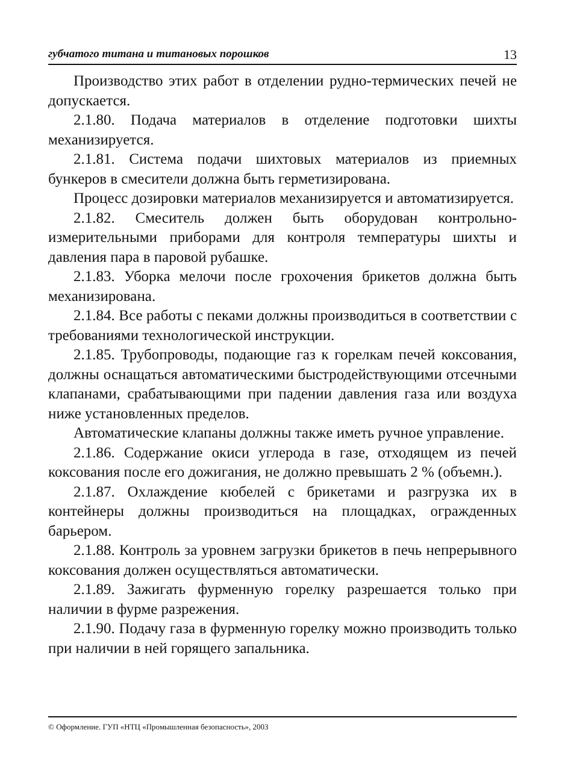губчатого титана и титановых порошков 13
Производство этих работ в отделении рудно-термических печей не допускается.
2.1.80. Подача материалов в отделение подготовки шихты механизируется.
2.1.81. Система подачи шихтовых материалов из приемных бункеров в смесители должна быть герметизирована.
Процесс дозировки материалов механизируется и автоматизируется.
2.1.82. Смеситель должен быть оборудован контрольно-измерительными приборами для контроля температуры шихты и давления пара в паровой рубашке.
2.1.83. Уборка мелочи после грохочения брикетов должна быть механизирована.
2.1.84. Все работы с пеками должны производиться в соответствии с требованиями технологической инструкции.
2.1.85. Трубопроводы, подающие газ к горелкам печей коксования, должны оснащаться автоматическими быстродействующими отсечными клапанами, срабатывающими при падении давления газа или воздуха ниже установленных пределов.
Автоматические клапаны должны также иметь ручное управление.
2.1.86. Содержание окиси углерода в газе, отходящем из печей коксования после его дожигания, не должно превышать 2 % (объемн.).
2.1.87. Охлаждение кюбелей с брикетами и разгрузка их в контейнеры должны производиться на площадках, огражденных барьером.
2.1.88. Контроль за уровнем загрузки брикетов в печь непрерывного коксования должен осуществляться автоматически.
2.1.89. Зажигать фурменную горелку разрешается только при наличии в фурме разрежения.
2.1.90. Подачу газа в фурменную горелку можно производить только при наличии в ней горящего запальника.
© Оформление. ГУП «НТЦ «Промышленная безопасность», 2003